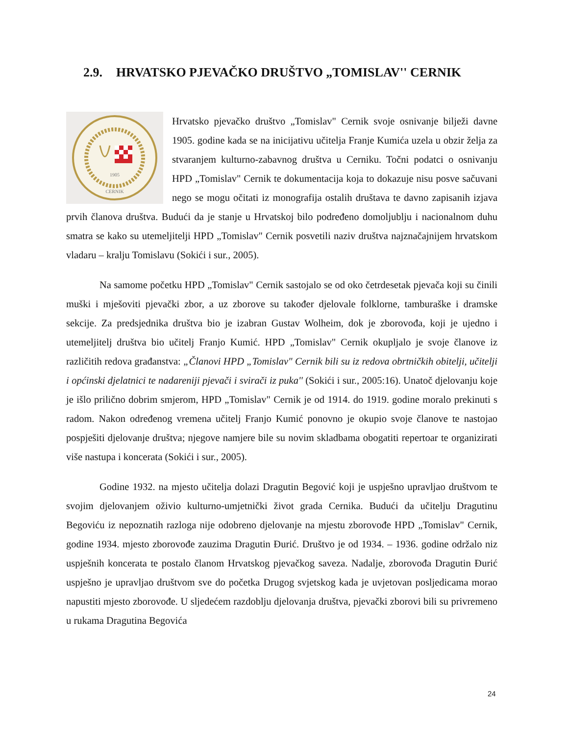2.9. HRVATSKO PJEVAČKO DRUŠTVO „TOMISLAV'' CERNIK
1905
CERNIK
Hrvatsko pjevačko društvo „Tomislav" Cernik svoje osnivanje bilježi davne 1905. godine kada se na inicijativu učitelja Franje Kumića uzela u obzir želja za stvaranjem kulturno-zabavnog društva u Cerniku. Točni podatci o osnivanju HPD „Tomislav" Cernik te dokumentacija koja to dokazuje nisu posve sačuvani nego se mogu očitati iz monografija ostalih društava te davno zapisanih izjava prvih članova društva. Budući da je stanje u Hrvatskoj bilo podređeno domoljublju i nacionalnom duhu smatra se kako su utemeljitelji HPD „Tomislav" Cernik posvetili naziv društva najznačajnijem hrvatskom vladaru – kralju Tomislavu (Sokići i sur., 2005).
Na samome početku HPD „Tomislav" Cernik sastojalo se od oko četrdesetak pjevača koji su činili muški i mješoviti pjevački zbor, a uz zborove su također djelovale folklorne, tamburaške i dramske sekcije. Za predsjednika društva bio je izabran Gustav Wolheim, dok je zborovođa, koji je ujedno i utemeljitelj društva bio učitelj Franjo Kumić. HPD „Tomislav" Cernik okupljalo je svoje članove iz različitih redova građanstva: „Članovi HPD „Tomislav" Cernik bili su iz redova obrtničkih obitelji, učitelji i općinski djelatnici te nadareniji pjevači i svirači iz puka'' (Sokići i sur., 2005:16). Unatoč djelovanju koje je išlo prilično dobrim smjerom, HPD „Tomislav" Cernik je od 1914. do 1919. godine moralo prekinuti s radom. Nakon određenog vremena učitelj Franjo Kumić ponovno je okupio svoje članove te nastojao pospješiti djelovanje društva; njegove namjere bile su novim skladbama obogatiti repertoar te organizirati više nastupa i koncerata (Sokići i sur., 2005).
Godine 1932. na mjesto učitelja dolazi Dragutin Begović koji je uspješno upravljao društvom te svojim djelovanjem oživio kulturno-umjetnički život grada Cernika. Budući da učitelju Dragutinu Begoviću iz nepoznatih razloga nije odobreno djelovanje na mjestu zborovođe HPD „Tomislav" Cernik, godine 1934. mjesto zborovođe zauzima Dragutin Đurić. Društvo je od 1934. – 1936. godine održalo niz uspješnih koncerata te postalo članom Hrvatskog pjevačkog saveza. Nadalje, zborovođa Dragutin Đurić uspješno je upravljao društvom sve do početka Drugog svjetskog kada je uvjetovan posljedicama morao napustiti mjesto zborovođe. U sljedećem razdoblju djelovanja društva, pjevački zborovi bili su privremeno u rukama Dragutina Begovića
24